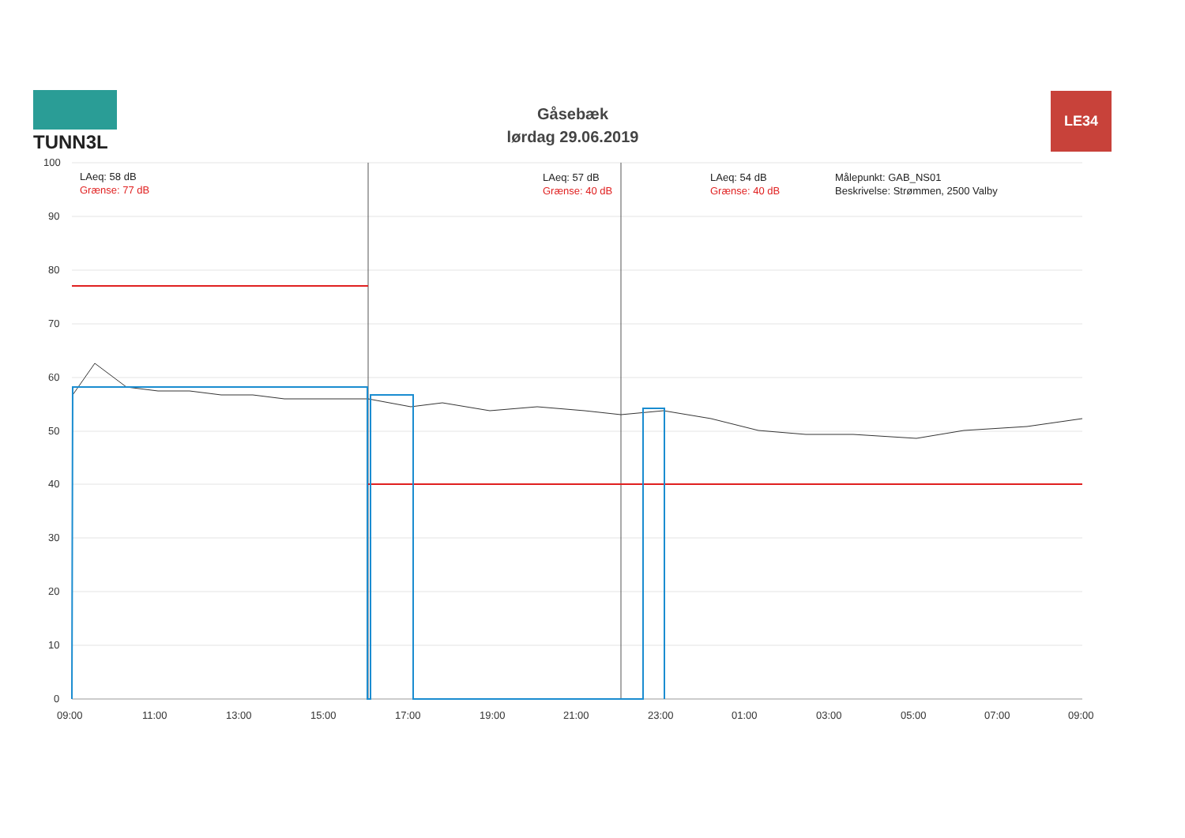TUNN3L
Gåsebæk
lørdag 29.06.2019
LE34
LAeq: 58 dB
Grænse: 77 dB
LAeq: 57 dB
Grænse: 40 dB
LAeq: 54 dB
Grænse: 40 dB
Målepunkt: GAB_NS01
Beskrivelse: Strømmen, 2500 Valby
100
90
80
70
60
50
40
30
20
10
0
09:00
11:00
13:00
15:00
17:00
19:00
21:00
23:00
01:00
03:00
05:00
07:00
09:00